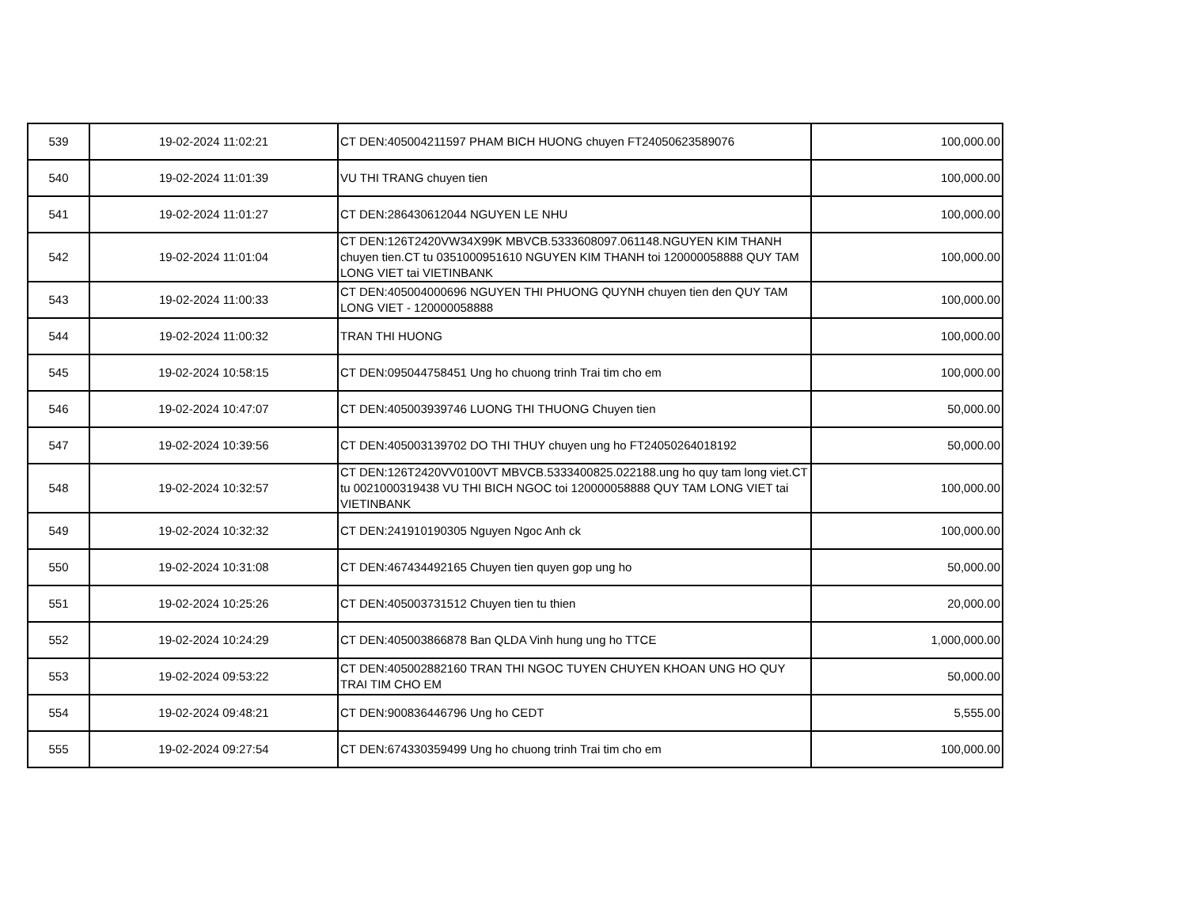| 539 | 19-02-2024 11:02:21 | CT DEN:405004211597 PHAM BICH HUONG chuyen FT24050623589076 | 100,000.00 |
| 540 | 19-02-2024 11:01:39 | VU THI TRANG chuyen tien | 100,000.00 |
| 541 | 19-02-2024 11:01:27 | CT DEN:286430612044 NGUYEN LE NHU | 100,000.00 |
| 542 | 19-02-2024 11:01:04 | CT DEN:126T2420VW34X99K MBVCB.5333608097.061148.NGUYEN KIM THANH chuyen tien.CT tu 0351000951610 NGUYEN KIM THANH toi 120000058888 QUY TAM LONG VIET tai VIETINBANK | 100,000.00 |
| 543 | 19-02-2024 11:00:33 | CT DEN:405004000696 NGUYEN THI PHUONG QUYNH chuyen tien den QUY TAM LONG VIET - 120000058888 | 100,000.00 |
| 544 | 19-02-2024 11:00:32 | TRAN THI HUONG | 100,000.00 |
| 545 | 19-02-2024 10:58:15 | CT DEN:095044758451 Ung ho chuong trinh Trai tim cho em | 100,000.00 |
| 546 | 19-02-2024 10:47:07 | CT DEN:405003939746 LUONG THI THUONG Chuyen tien | 50,000.00 |
| 547 | 19-02-2024 10:39:56 | CT DEN:405003139702 DO THI THUY chuyen ung ho FT24050264018192 | 50,000.00 |
| 548 | 19-02-2024 10:32:57 | CT DEN:126T2420VV0100VT MBVCB.5333400825.022188.ung ho quy tam long viet.CT tu 0021000319438 VU THI BICH NGOC toi 120000058888 QUY TAM LONG VIET tai VIETINBANK | 100,000.00 |
| 549 | 19-02-2024 10:32:32 | CT DEN:241910190305 Nguyen Ngoc Anh ck | 100,000.00 |
| 550 | 19-02-2024 10:31:08 | CT DEN:467434492165 Chuyen tien quyen gop ung ho | 50,000.00 |
| 551 | 19-02-2024 10:25:26 | CT DEN:405003731512 Chuyen tien tu thien | 20,000.00 |
| 552 | 19-02-2024 10:24:29 | CT DEN:405003866878 Ban QLDA Vinh hung ung ho TTCE | 1,000,000.00 |
| 553 | 19-02-2024 09:53:22 | CT DEN:405002882160 TRAN THI NGOC TUYEN CHUYEN KHOAN UNG HO QUY TRAI TIM CHO EM | 50,000.00 |
| 554 | 19-02-2024 09:48:21 | CT DEN:900836446796 Ung ho CEDT | 5,555.00 |
| 555 | 19-02-2024 09:27:54 | CT DEN:674330359499 Ung ho chuong trinh Trai tim cho em | 100,000.00 |